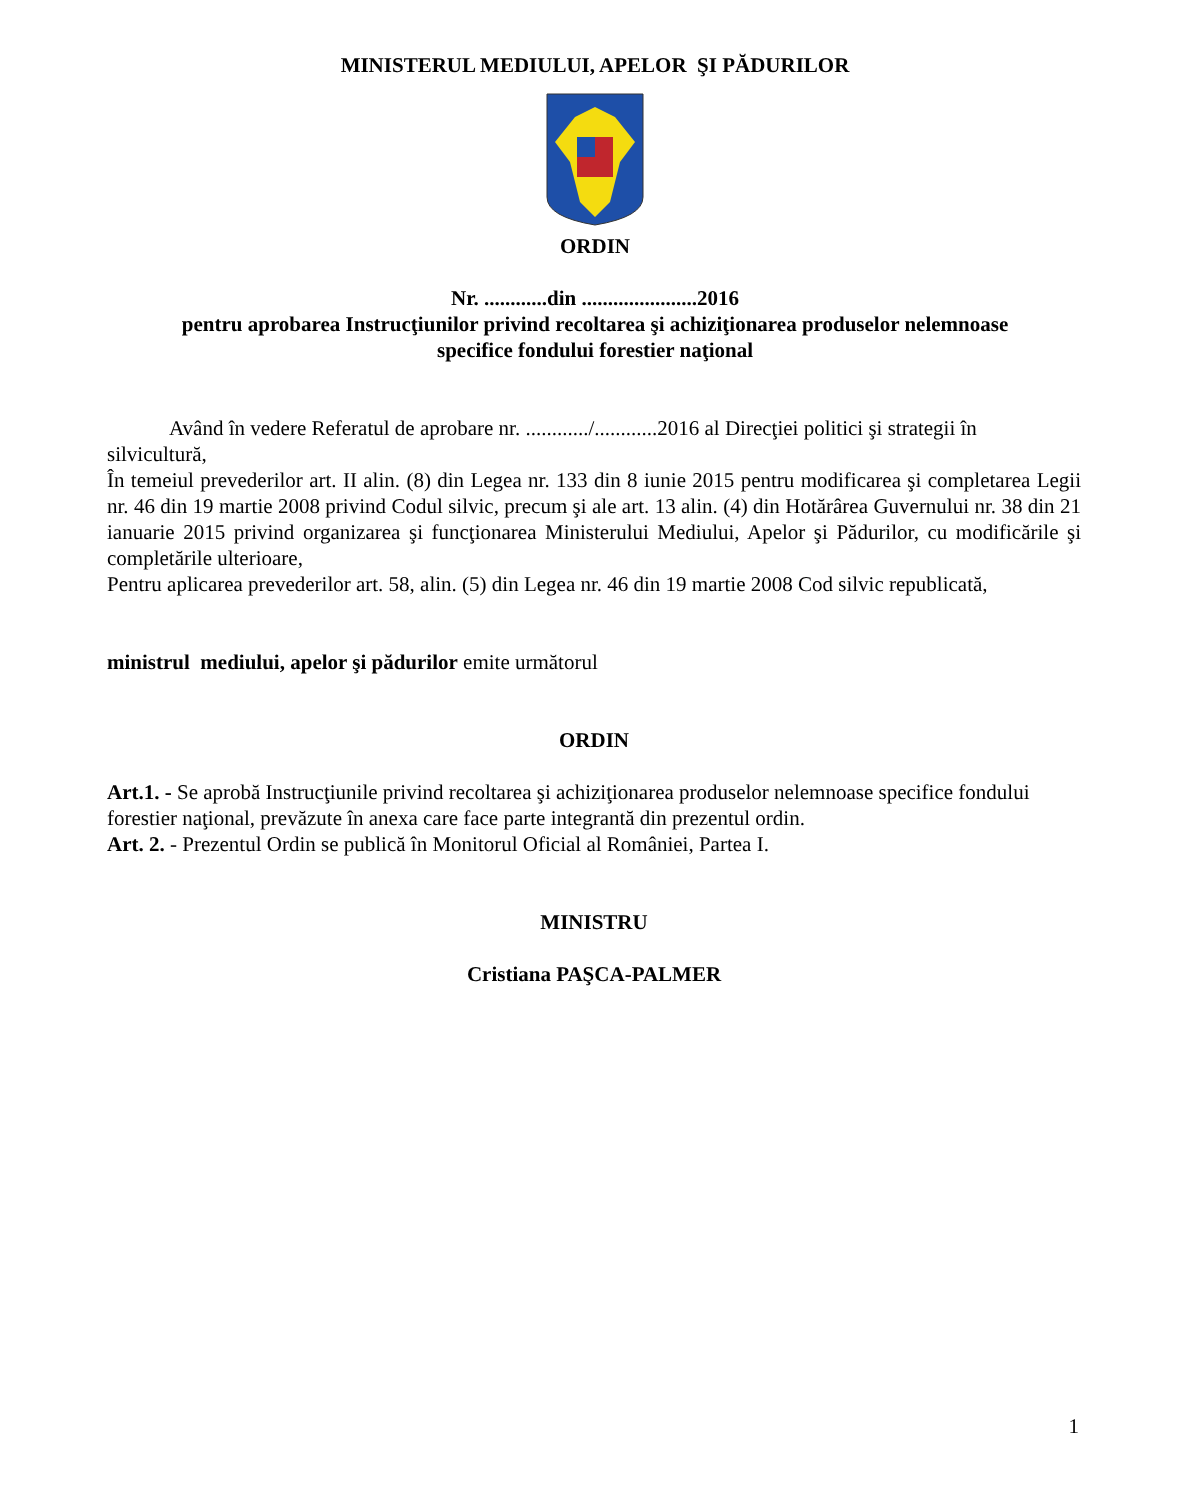MINISTERUL MEDIULUI, APELOR ŞI PĂDURILOR
ORDIN
Nr. ............din ......................2016
pentru aprobarea Instrucţiunilor privind recoltarea şi achiziţionarea produselor nelemnoase
specifice fondului forestier naţional
Având în vedere Referatul de aprobare nr. ............/............2016 al Direcţiei politici şi strategii în silvicultură,
În temeiul prevederilor art. II alin. (8) din Legea nr. 133 din 8 iunie 2015 pentru modificarea şi completarea Legii nr. 46 din 19 martie 2008 privind Codul silvic, precum şi ale art. 13 alin. (4) din Hotărârea Guvernului nr. 38 din 21 ianuarie 2015 privind organizarea şi funcţionarea Ministerului Mediului, Apelor şi Pădurilor, cu modificările şi completările ulterioare,
Pentru aplicarea prevederilor art. 58, alin. (5) din Legea nr. 46 din 19 martie 2008 Cod silvic republicată,
ministrul mediului, apelor şi pădurilor emite următorul
ORDIN
Art.1. - Se aprobă Instrucţiunile privind recoltarea şi achiziţionarea produselor nelemnoase specifice fondului forestier naţional, prevăzute în anexa care face parte integrantă din prezentul ordin.
Art. 2. - Prezentul Ordin se publică în Monitorul Oficial al României, Partea I.
MINISTRU
Cristiana PAŞCA-PALMER
1